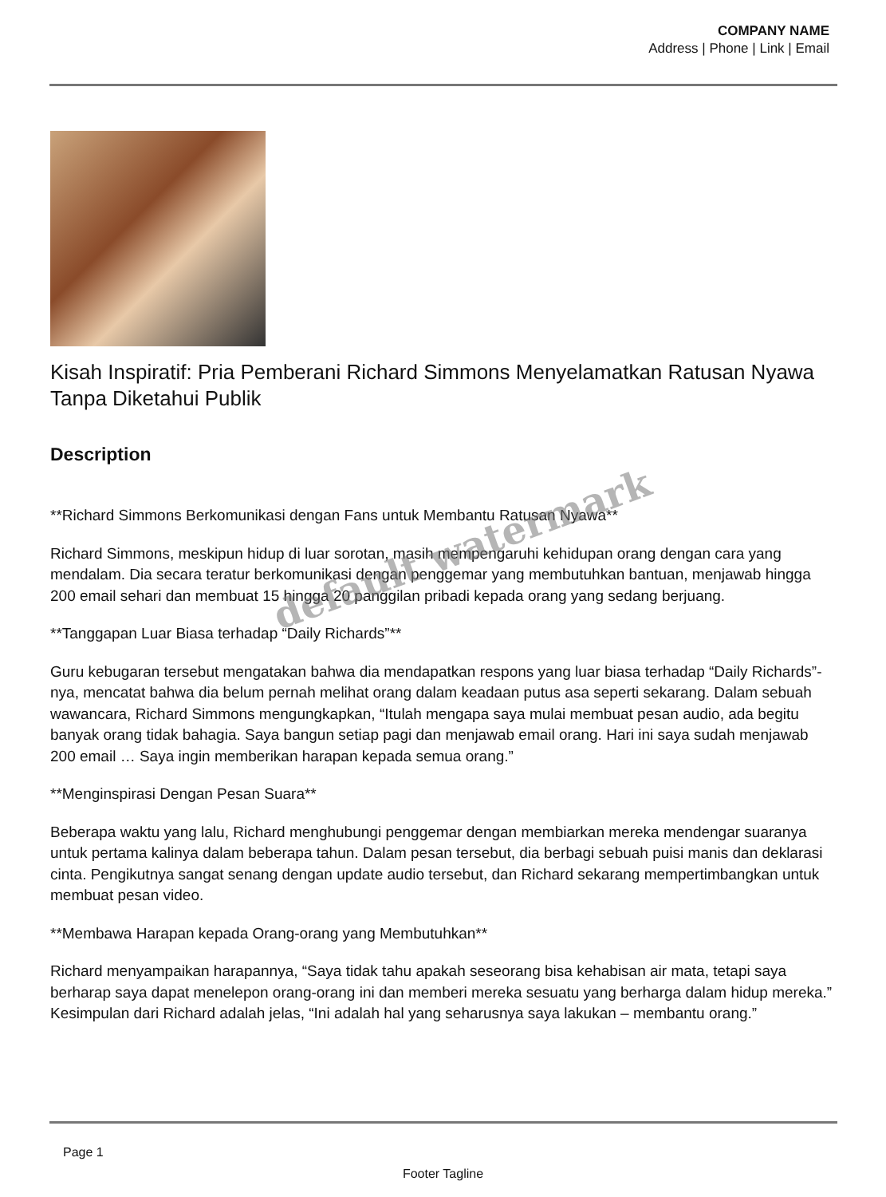COMPANY NAME
Address | Phone | Link | Email
Kisah Inspiratif: Pria Pemberani Richard Simmons Menyelamatkan Ratusan Nyawa Tanpa Diketahui Publik
Description
**Richard Simmons Berkomunikasi dengan Fans untuk Membantu Ratusan Nyawa**
Richard Simmons, meskipun hidup di luar sorotan, masih mempengaruhi kehidupan orang dengan cara yang mendalam. Dia secara teratur berkomunikasi dengan penggemar yang membutuhkan bantuan, menjawab hingga 200 email sehari dan membuat 15 hingga 20 panggilan pribadi kepada orang yang sedang berjuang.
**Tanggapan Luar Biasa terhadap “Daily Richards”**
Guru kebugaran tersebut mengatakan bahwa dia mendapatkan respons yang luar biasa terhadap “Daily Richards”-nya, mencatat bahwa dia belum pernah melihat orang dalam keadaan putus asa seperti sekarang. Dalam sebuah wawancara, Richard Simmons mengungkapkan, “Itulah mengapa saya mulai membuat pesan audio, ada begitu banyak orang tidak bahagia. Saya bangun setiap pagi dan menjawab email orang. Hari ini saya sudah menjawab 200 email … Saya ingin memberikan harapan kepada semua orang.”
**Menginspirasi Dengan Pesan Suara**
Beberapa waktu yang lalu, Richard menghubungi penggemar dengan membiarkan mereka mendengar suaranya untuk pertama kalinya dalam beberapa tahun. Dalam pesan tersebut, dia berbagi sebuah puisi manis dan deklarasi cinta. Pengikutnya sangat senang dengan update audio tersebut, dan Richard sekarang mempertimbangkan untuk membuat pesan video.
**Membawa Harapan kepada Orang-orang yang Membutuhkan**
Richard menyampaikan harapannya, “Saya tidak tahu apakah seseorang bisa kehabisan air mata, tetapi saya berharap saya dapat menelepon orang-orang ini dan memberi mereka sesuatu yang berharga dalam hidup mereka.” Kesimpulan dari Richard adalah jelas, “Ini adalah hal yang seharusnya saya lakukan – membantu orang.”
default watermark
Page 1
Footer Tagline